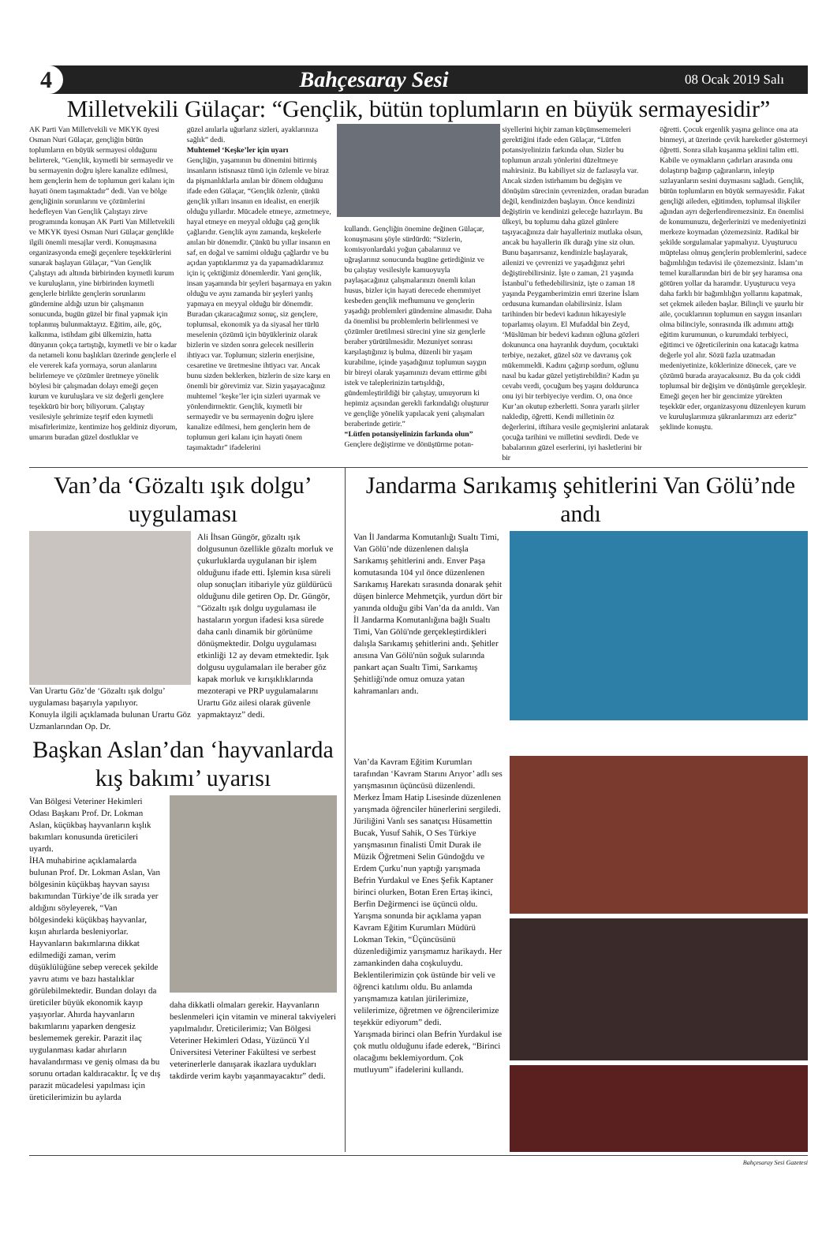4 Bahçesaray Sesi 08 Ocak 2019 Salı
Milletvekili Gülaçar: “Gençlik, bütün toplumların en büyük sermayesidir”
AK Parti Van Milletvekili ve MKYK üyesi Osman Nuri Gülaçar, gençliğin bütün toplumların en büyük sermayesi olduğunu belirterek, “Gençlik, kıymetli bir sermayedir ve bu sermayenin doğru işlere kanalize edilmesi, hem gençlerin hem de toplumun geri kalanı için hayati önem taşımaktadır” dedi. Van ve bölge gençliğinin sorunlarını ve çözümlerini hedefleyen Van Gençlik Çalıştayı zirve programında konuşan AK Parti Van Milletvekili ve MKYK üyesi Osman Nuri Gülaçar gençlikle ilgili önemli mesajlar verdi. Konuşmasına organizasyonda emeği geçenlere teşekkürlerini sunarak başlayan Gülaçar, “Van Gençlik Çalıştayı adı altında birbirinden kıymetli kurum ve kuruluşların, yine birbirinden kıymetli gençlerle birlikte gençlerin sorunlarını gündemine aldığı uzun bir çalışmanın sonucunda, bugün güzel bir final yapmak için toplanmış bulunmaktayız. Eğitim, aile, göç, kalkınma, istihdam gibi ülkemizin, hatta dünyanın çokça tartıştığı, kıymetli ve bir o kadar da netameli konu başlıkları üzerinde gençlerle el ele vererek kafa yormaya, sorun alanlarını belirlemeye ve çözümler üretmeye yönelik böylesi bir çalışmadan dolayı emeği geçen kurum ve kuruluşlara ve siz değerli gençlere teşekkürü bir borç biliyorum. Çalıştay vesilesiyle şehrimize teşrif eden kıymetli misafirlerimize, kentimize hoş geldiniz diyorum, umarım buradan güzel dostluklar ve
güzel anılarla uğurlarız sizleri, ayaklarınıza sağlık” dedi.
Muhtemel ‘Keşke’ler için uyarı
Gençliğin, yaşamının bu dönemini bitirmiş insanların istisnasız tümü için özlemle ve biraz da pişmanlıklarla anılan bir dönem olduğunu ifade eden Gülaçar, “Gençlik özlenir, çünkü gençlik yılları insanın en idealist, en enerjik olduğu yıllardır. Mücadele etmeye, azmetmeye, hayal etmeye en meyyal olduğu çağ gençlik çağlarıdır. Gençlik aynı zamanda, keşkelerle anılan bir dönemdir. Çünkü bu yıllar insanın en saf, en doğal ve samimi olduğu çağlardır ve bu açıdan yaptıklarımız ya da yapamadıklarımız için iç çektiğimiz dönemlerdir. Yani gençlik, insan yaşamında bir şeyleri başarmaya en yakın olduğu ve aynı zamanda bir şeyleri yanlış yapmaya en meyyal olduğu bir dönemdir. Buradan çıkaracağımız sonuç, siz gençlere, toplumsal, ekonomik ya da siyasal her türlü meselenin çözümü için büyükleriniz olarak bizlerin ve sizden sonra gelecek nesillerin ihtiyacı var. Toplumun; sizlerin enerjisine, cesaretine ve üretmesine ihtiyacı var. Ancak bunu sizden beklerken, bizlerin de size karşı en önemli bir görevimiz var. Sizin yaşayacağınız muhtemel ‘keşke’ler için sizleri uyarmak ve yönlendirmektir. Gençlik, kıymetli bir sermayedir ve bu sermayenin doğru işlere kanalize edilmesi, hem gençlerin hem de toplumun geri kalanı için hayati önem taşımaktadır” ifadelerini
kullandı. Gençliğin önemine değinen Gülaçar, konuşmasını şöyle sürdürdü: “Sizlerin, komisyonlardaki yoğun çabalarınız ve uğraşlarınız sonucunda bugüne getirdiğiniz ve bu çalıştay vesilesiyle kamuoyuyla paylaşacağınız çalışmalarınızı önemli kılan husus, bizler için hayati derecede ehemmiyet kesbeden gençlik mefhumunu ve gençlerin yaşadığı problemleri gündemine almasıdır. Daha da önemlisi bu problemlerin belirlenmesi ve çözümler üretilmesi sürecini yine siz gençlerle beraber yürütülmesidir. Mezuniyet sonrası karşılaştığınız iş bulma, düzenli bir yaşam kurabilme, içinde yaşadığınız toplumun saygın bir bireyi olarak yaşamınızı devam ettirme gibi istek ve taleplerinizin tartışıldığı, gündemleştirildiği bir çalıştay, umuyorum ki hepimiz açısından gerekli farkındalığı oluşturur ve gençliğe yönelik yapılacak yeni çalışmaları beraberinde getirir.”
“Lütfen potansiyelinizin farkında olun”
Gençlere değiştirme ve dönüştürme potan-
siyellerini hiçbir zaman küçümsememeleri gerektiğini ifade eden Gülaçar, “Lütfen potansiyelinizin farkında olun. Sizler bu toplumun arızalı yönlerini düzeltmeye mahirsiniz. Bu kabiliyet siz de fazlasıyla var. Ancak sizden istirhamım bu değişim ve dönüşüm sürecinin çevrenizden, oradan buradan değil, kendinizden başlayın. Önce kendinizi değiştirin ve kendinizi geleceğe hazırlayın. Bu ülkeyi, bu toplumu daha güzel günlere taşıyacağınıza dair hayalleriniz mutlaka olsun, ancak bu hayallerin ilk durağı yine siz olun. Bunu başarırsanız, kendinizle başlayarak, ailenizi ve çevrenizi ve yaşadığınız şehri değiştirebilirsiniz. İşte o zaman, 21 yaşında İstanbul’u fethedebilirsiniz, işte o zaman 18 yaşında Peygamberimizin emri üzerine İslam ordusuna kumandan olabilirsiniz. İslam tarihinden bir bedevi kadının hikayesiyle toparlamış olayım. El Mufaddal bin Zeyd, ‘Müslüman bir bedevi kadının oğluna gözleri dokununca ona hayranlık duydum, çocuktaki terbiye, nezaket, güzel söz ve davranış çok mükemmeldi. Kadını çağırıp sordum, oğlunu nasıl bu kadar güzel yetiştirebildin? Kadın şu cevabı verdi, çocuğum beş yaşını doldurunca onu iyi bir terbiyeciye verdim. O, ona önce Kur’an okutup ezberletti. Sonra yararlı şiirler nakledip, öğretti. Kendi milletinin öz değerlerini, iftihara vesile geçmişlerini anlatarak çocuğa tarihini ve milletini sevdirdi. Dede ve babalarının güzel eserlerini, iyi hasletlerini bir bir
öğretti. Çocuk ergenlik yaşına gelince ona ata binmeyi, at üzerinde çevik hareketler göstermeyi öğretti. Sonra silah kuşanma şeklini talim etti. Kabile ve oymakların çadırları arasında onu dolaştırıp bağırıp çağıranların, inleyip sızlayanların sesini duymasını sağladı. Gençlik, bütün toplumların en büyük sermayesidir. Fakat gençliği aileden, eğitimden, toplumsal ilişkiler ağından ayrı değerlendiremezsiniz. En önemlisi de konumunuzu, değerlerinizi ve medeniyetinizi merkeze koymadan çözemezsiniz. Radikal bir şekilde sorgulamalar yapmalıyız. Uyuşturucu müptelası olmuş gençlerin problemlerini, sadece bağımlılığın tedavisi ile çözemezsiniz. İslam’ın temel kurallarından biri de bir şey haramsa ona götüren yollar da haramdır. Uyuşturucu veya daha farklı bir bağımlılığın yollarını kapatmak, set çekmek aileden başlar. Bilinçli ve şuurlu bir aile, çocuklarının toplumun en saygın insanları olma bilinciyle, sonrasında ilk adımını attığı eğitim kurumunun, o kurumdaki terbiyeci, eğitimci ve öğreticilerinin ona katacağı katma değerle yol alır. Sözü fazla uzatmadan medeniyetinize, köklerinize dönecek, çare ve çözümü burada arayacaksınız. Bu da çok ciddi toplumsal bir değişim ve dönüşümle gerçekleşir. Emeği geçen her bir gencimize yürekten teşekkür eder, organizasyonu düzenleyen kurum ve kuruluşlarımıza şükranlarımızı arz ederiz” şeklinde konuştu.
Van’da ‘Gözaltı ışık dolgu’ uygulaması
Van Urartu Göz’de ‘Gözaltı ışık dolgu’ uygulaması başarıyla yapılıyor.
Konuyla ilgili açıklamada bulunan Urartu Göz Uzmanlarından Op. Dr.
Ali İhsan Güngör, gözaltı ışık dolgusunun özellikle gözaltı morluk ve çukurluklarda uygulanan bir işlem olduğunu ifade etti. İşlemin kısa süreli olup sonuçları itibariyle yüz güldürücü olduğunu dile getiren Op. Dr. Güngör, “Gözaltı ışık dolgu uygulaması ile hastaların yorgun ifadesi kısa sürede daha canlı dinamik bir görünüme dönüşmektedir. Dolgu uygulaması etkinliği 12 ay devam etmektedir. Işık dolgusu uygulamaları ile beraber göz kapak morluk ve kırışıklıklarında mezoterapi ve PRP uygulamalarını Urartu Göz ailesi olarak güvenle yapmaktayız” dedi.
Başkan Aslan’dan ‘hayvanlarda kış bakımı’ uyarısı
Van Bölgesi Veteriner Hekimleri Odası Başkanı Prof. Dr. Lokman Aslan, küçükbaş hayvanların kışlık bakımları konusunda üreticileri uyardı.
İHA muhabirine açıklamalarda bulunan Prof. Dr. Lokman Aslan, Van bölgesinin küçükbaş hayvan sayısı bakımından Türkiye’de ilk sırada yer aldığını söyleyerek, “Van bölgesindeki küçükbaş hayvanlar, kışın ahırlarda besleniyorlar. Hayvanların bakımlarına dikkat edilmediği zaman, verim düşüklülüğüne sebep verecek şekilde yavru atımı ve bazı hastalıklar görülebilmektedir. Bundan dolayı da üreticiler büyük ekonomik kayıp yaşıyorlar. Ahırda hayvanların bakımlarını yaparken dengesiz beslememek gerekir. Parazit ilaç uygulanması kadar ahırların havalandırması ve geniş olması da bu sorunu ortadan kaldıracaktır. İç ve dış parazit mücadelesi yapılması için üreticilerimizin bu aylarda
daha dikkatli olmaları gerekir. Hayvanların beslenmeleri için vitamin ve mineral takviyeleri yapılmalıdır. Üreticilerimiz; Van Bölgesi Veteriner Hekimleri Odası, Yüzüncü Yıl Üniversitesi Veteriner Fakültesi ve serbest veterinerlerle danışarak ikazlara uydukları takdirde verim kaybı yaşanmayacaktır” dedi.
Jandarma Sarıkamış şehitlerini Van Gölü’nde andı
Van İl Jandarma Komutanlığı Sualtı Timi, Van Gölü’nde düzenlenen dalışla Sarıkamış şehitlerini andı. Enver Paşa komutasında 104 yıl önce düzenlenen Sarıkamış Harekatı sırasında donarak şehit düşen binlerce Mehmetçik, yurdun dört bir yanında olduğu gibi Van’da da anıldı. Van İl Jandarma Komutanlığına bağlı Sualtı Timi, Van Gölü'nde gerçekleştirdikleri dalışla Sarıkamış şehitlerini andı. Şehitler anısına Van Gölü'nün soğuk sularında pankart açan Sualtı Timi, Sarıkamış Şehitliği'nde omuz omuza yatan kahramanları andı.
Van’da Kavram Eğitim Kurumları tarafından ‘Kavram Starını Arıyor’ adlı ses yarışmasının üçüncüsü düzenlendi.
Merkez İmam Hatip Lisesinde düzenlenen yarışmada öğrenciler hünerlerini sergiledi. Jüriliğini Vanlı ses sanatçısı Hüsamettin Bucak, Yusuf Sahik, O Ses Türkiye yarışmasının finalisti Ümit Durak ile Müzik Öğretmeni Selin Gündoğdu ve Erdem Çurku’nun yaptığı yarışmada Befrin Yurdakul ve Enes Şefik Kaptaner birinci olurken, Botan Eren Ertaş ikinci, Berfin Değirmenci ise üçüncü oldu. Yarışma sonunda bir açıklama yapan Kavram Eğitim Kurumları Müdürü Lokman Tekin, “Üçüncüsünü düzenlediğimiz yarışmamız harikaydı. Her zamankinden daha coşkuluydu. Beklentilerimizin çok üstünde bir veli ve öğrenci katılımı oldu. Bu anlamda yarışmamıza katılan jürilerimize, velilerimize, öğretmen ve öğrencilerimize teşekkür ediyorum” dedi.
Yarışmada birinci olan Befrin Yurdakul ise çok mutlu olduğunu ifade ederek, “Birinci olacağımı beklemiyordum. Çok mutluyum” ifadelerini kullandı.
Bahçesaray Sesi Gazetesi